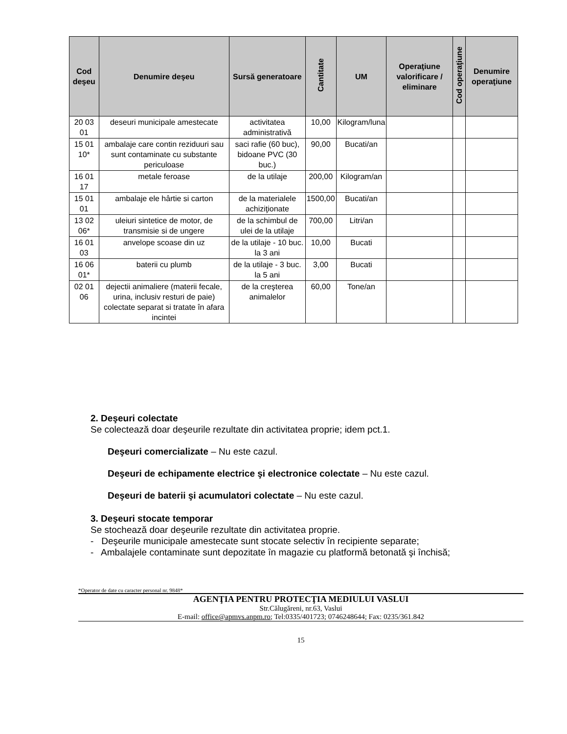| Cod deşeu | Denumire deşeu | Sursă generatoare | Cantitate | UM | Operaţiune valorificare / eliminare | Cod operaţiune | Denumire operaţiune |
| --- | --- | --- | --- | --- | --- | --- | --- |
| 20 03 01 | deseuri municipale amestecate | activitatea administrativă | 10,00 | Kilogram/luna | | | |
| 15 01 10* | ambalaje care contin reziduuri sau sunt contaminate cu substante periculoase | saci rafie (60 buc), bidoane PVC (30 buc.) | 90,00 | Bucati/an | | | |
| 16 01 17 | metale feroase | de la utilaje | 200,00 | Kilogram/an | | | |
| 15 01 01 | ambalaje ele hârtie si carton | de la materialele achiziţionate | 1500,00 | Bucati/an | | | |
| 13 02 06* | uleiuri sintetice de motor, de transmisie si de ungere | de la schimbul de ulei de la utilaje | 700,00 | Litri/an | | | |
| 16 01 03 | anvelope scoase din uz | de la utilaje - 10 buc. la 3 ani | 10,00 | Bucati | | | |
| 16 06 01* | baterii cu plumb | de la utilaje - 3 buc. la 5 ani | 3,00 | Bucati | | | |
| 02 01 06 | dejectii animaliere (materii fecale, urina, inclusiv resturi de paie) colectate separat si tratate în afara incintei | de la creşterea animalelor | 60,00 | Tone/an | | | |
2. Deşeuri colectate
Se colectează doar deşeurile rezultate din activitatea proprie; idem pct.1.
Deşeuri comercializate – Nu este cazul.
Deşeuri de echipamente electrice şi electronice colectate – Nu este cazul.
Deşeuri de baterii şi acumulatori colectate – Nu este cazul.
3. Deşeuri stocate temporar
Se stochează doar deşeurile rezultate din activitatea proprie.
- Deşeurile municipale amestecate sunt stocate selectiv în recipiente separate;
- Ambalajele contaminate sunt depozitate în magazie cu platformă betonată şi închisă;
*Operator de date cu caracter personal nr. 9848*
AGENŢIA PENTRU PROTECŢIA MEDIULUI VASLUI
Str.Călugăreni, nr.63, Vaslui
E-mail: office@apmvs.anpm.ro; Tel:0335/401723; 0746248644; Fax: 0235/361.842
15